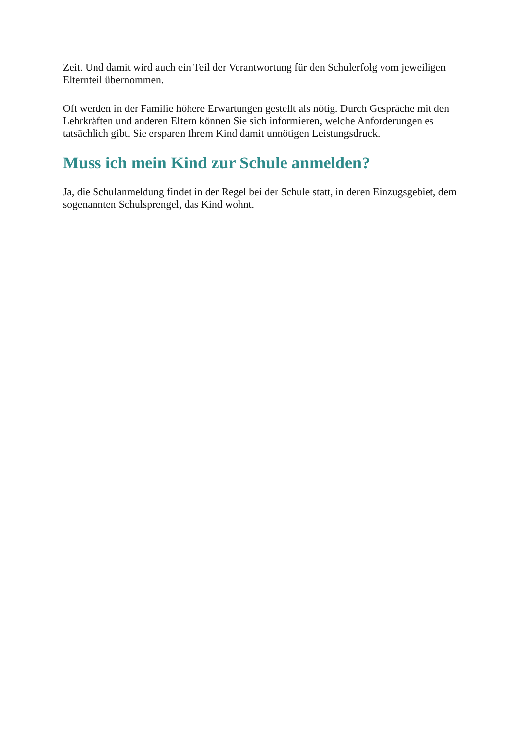Zeit. Und damit wird auch ein Teil der Verantwortung für den Schulerfolg vom jeweiligen Elternteil übernommen.
Oft werden in der Familie höhere Erwartungen gestellt als nötig. Durch Gespräche mit den Lehrkräften und anderen Eltern können Sie sich informieren, welche Anforderungen es tatsächlich gibt. Sie ersparen Ihrem Kind damit unnötigen Leistungsdruck.
Muss ich mein Kind zur Schule anmelden?
Ja, die Schulanmeldung findet in der Regel bei der Schule statt, in deren Einzugsgebiet, dem sogenannten Schulsprengel, das Kind wohnt.